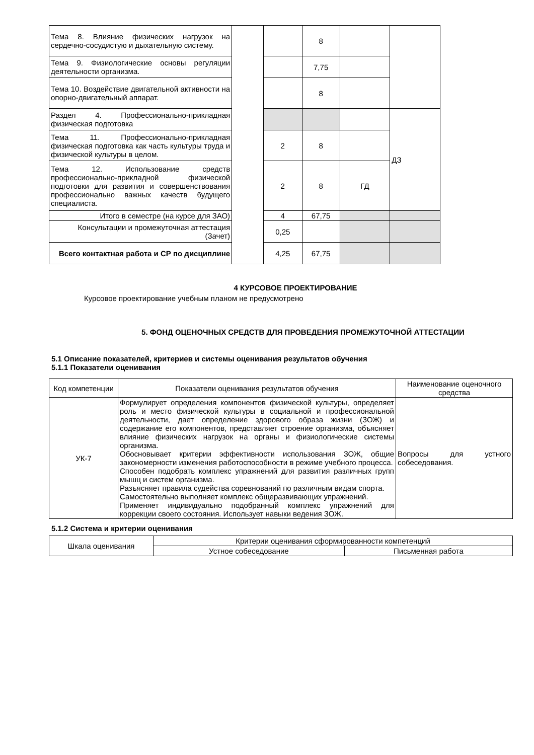| Тема 8. Влияние физических нагрузок на сердечно-сосудистую и дыхательную систему. | | | 8 | | |
| Тема 9. Физиологические основы регуляции деятельности организма. | | | 7,75 | | |
| Тема 10. Воздействие двигательной активности на опорно-двигательный аппарат. | | | 8 | | |
| Раздел 4. Профессионально-прикладная физическая подготовка | | | | | ДЗ |
| Тема 11. Профессионально-прикладная физическая подготовка как часть культуры труда и физической культуры в целом. | | 2 | 8 | | |
| Тема 12. Использование средств профессионально-прикладной физической подготовки для развития и совершенствования профессионально важных качеств будущего специалиста. | | 2 | 8 | ГД | |
| Итого в семестре (на курсе для ЗАО) | | 4 | 67,75 | | |
| Консультации и промежуточная аттестация (Зачет) | | 0,25 | | | |
| Всего контактная работа и СР по дисциплине | | 4,25 | 67,75 | | |
4 КУРСОВОЕ ПРОЕКТИРОВАНИЕ
Курсовое проектирование учебным планом не предусмотрено
5. ФОНД ОЦЕНОЧНЫХ СРЕДСТВ ДЛЯ ПРОВЕДЕНИЯ ПРОМЕЖУТОЧНОЙ АТТЕСТАЦИИ
5.1 Описание показателей, критериев и системы оценивания результатов обучения
5.1.1 Показатели оценивания
| Код компетенции | Показатели оценивания результатов обучения | Наименование оценочного средства |
| --- | --- | --- |
| УК-7 | Формулирует определения компонентов физической культуры, определяет роль и место физической культуры в социальной и профессиональной деятельности, дает определение здорового образа жизни (ЗОЖ) и содержание его компонентов, представляет строение организма, объясняет влияние физических нагрузок на органы и физиологические системы организма. Обосновывает критерии эффективности использования ЗОЖ, общие закономерности изменения работоспособности в режиме учебного процесса. Способен подобрать комплекс упражнений для развития различных групп мышц и систем организма. Разъясняет правила судейства соревнований по различным видам спорта. Самостоятельно выполняет комплекс общеразвивающих упражнений. Применяет индивидуально подобранный комплекс упражнений для коррекции своего состояния. Использует навыки ведения ЗОЖ. | Вопросы для устного собеседования. |
5.1.2 Система и критерии оценивания
| Шкала оценивания | Критерии оценивания сформированности компетенций | |
| | Устное собеседование | Письменная работа |